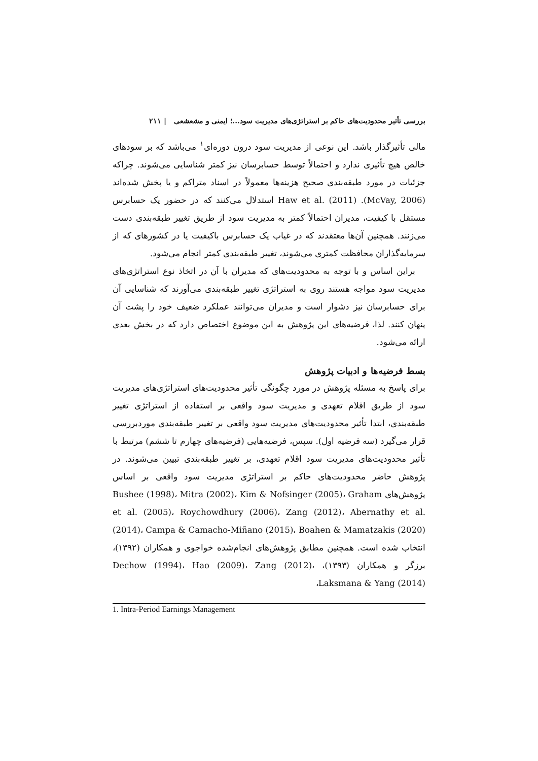بررسی تأثیر محدودیت‌های حاکم بر استراتژی‌های مدیریت سود...؛ ایمنی و مشعشعی | ۲۱۱
مالی تأثیرگذار باشد. این نوعی از مدیریت سود درون دوره‌ای<sup>۱</sup> می‌باشد که بر سودهای خالص هیچ تأثیری ندارد و احتمالاً توسط حسابرسان نیز کمتر شناسایی می‌شوند. چراکه جزئیات در مورد طبقه‌بندی صحیح هزینه‌ها معمولاً در اسناد متراکم و یا پخش شده‌اند (McVay, 2006). Haw et al. (2011) استدلال می‌کنند که در حضور یک حسابرس مستقل با کیفیت، مدیران احتمالاً کمتر به مدیریت سود از طریق تغییر طبقه‌بندی دست می‌زنند. همچنین آن‌ها معتقدند که در غیاب یک حسابرس باکیفیت یا در کشورهای که از سرمایه‌گذاران محافظت کمتری می‌شوند، تغییر طبقه‌بندی کمتر انجام می‌شود.
براین اساس و با توجه به محدودیت‌های که مدیران با آن در اتخاذ نوع استراتژی‌های مدیریت سود مواجه هستند روی به استراتژی تغییر طبقه‌بندی می‌آورند که شناسایی آن برای حسابرسان نیز دشوار است و مدیران می‌توانند عملکرد ضعیف خود را پشت آن پنهان کنند. لذا، فرضیه‌های این پژوهش به این موضوع اختصاص دارد که در بخش بعدی ارائه می‌شود.
بسط فرضیه‌ها و ادبیات پژوهش
برای پاسخ به مسئله پژوهش در مورد چگونگی تأثیر محدودیت‌های استراتژی‌های مدیریت سود از طریق اقلام تعهدی و مدیریت سود واقعی بر استفاده از استراتژی تغییر طبقه‌بندی، ابتدا تأثیر محدودیت‌های مدیریت سود واقعی بر تغییر طبقه‌بندی موردبررسی قرار می‌گیرد (سه فرضیه اول). سپس، فرضیه‌هایی (فرضیه‌های چهارم تا ششم) مرتبط با تأثیر محدودیت‌های مدیریت سود اقلام تعهدی، بر تغییر طبقه‌بندی تبیین می‌شوند. در پژوهش حاضر محدودیت‌های حاکم بر استراتژی مدیریت سود واقعی بر اساس پژوهش‌های Bushee (1998)، Mitra (2002)، Kim & Nofsinger (2005)، Graham et al. (2005)، Roychowdhury (2006)، Zang (2012)، Abernathy et al. (2014)، Campa & Camacho-Miñano (2015)، Boahen & Mamatzakis (2020) انتخاب شده است. همچنین مطابق پژوهش‌های انجام‌شده خواجوی و همکاران (۱۳۹۲)، برزگر و همکاران (۱۳۹۳)، Dechow (1994)، Hao (2009)، Zang (2012)، Laksmana & Yang (2014)،
1. Intra-Period Earnings Management